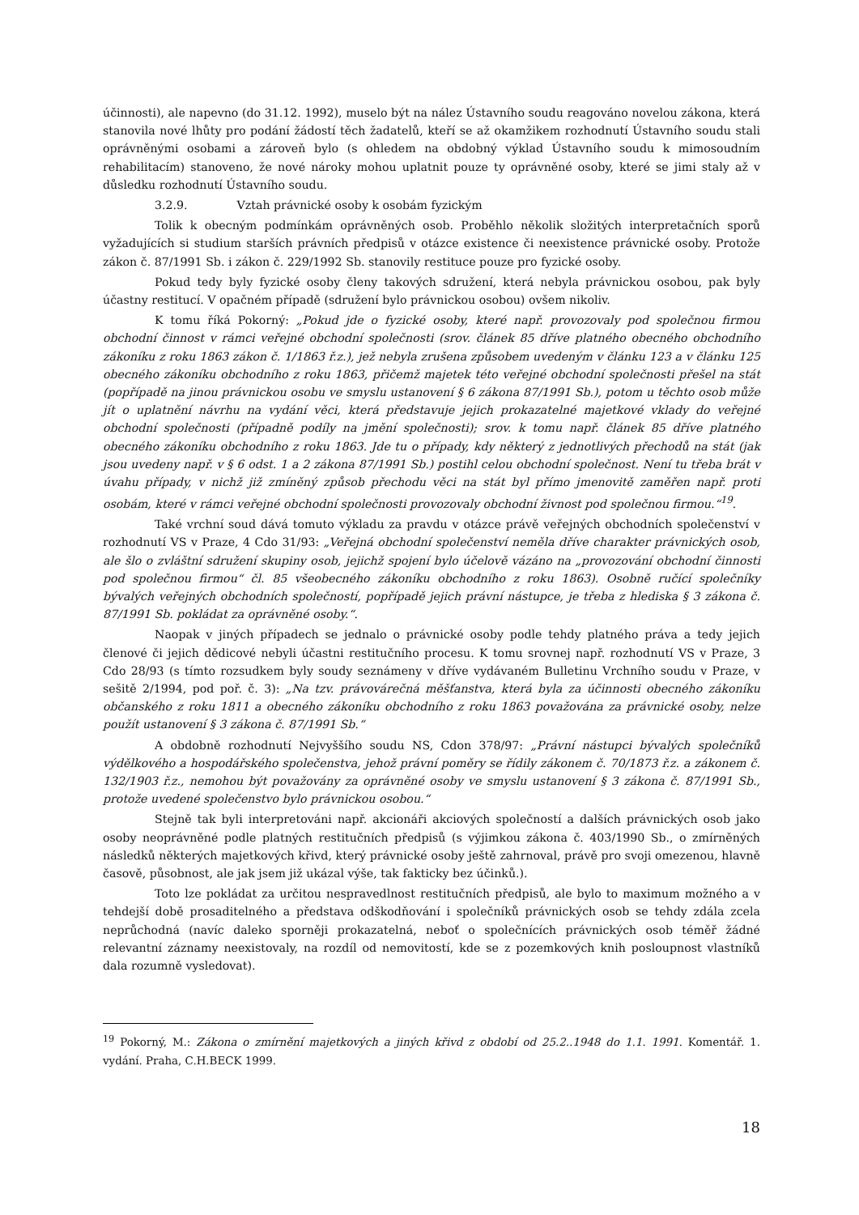účinnosti), ale napevno (do 31.12. 1992), muselo být na nález Ústavního soudu reagováno novelou zákona, která stanovila nové lhůty pro podání žádostí těch žadatelů, kteří se až okamžikem rozhodnutí Ústavního soudu stali oprávněnými osobami a zároveň bylo (s ohledem na obdobný výklad Ústavního soudu k mimosoudním rehabilitacím) stanoveno, že nové nároky mohou uplatnit pouze ty oprávněné osoby, které se jimi staly až v důsledku rozhodnutí Ústavního soudu.
3.2.9. Vztah právnické osoby k osobám fyzickým
Tolik k obecným podmínkám oprávněných osob. Proběhlo několik složitých interpretačních sporů vyžadujících si studium starších právních předpisů v otázce existence či neexistence právnické osoby. Protože zákon č. 87/1991 Sb. i zákon č. 229/1992 Sb. stanovily restituce pouze pro fyzické osoby.
Pokud tedy byly fyzické osoby členy takových sdružení, která nebyla právnickou osobou, pak byly účastny restitucí. V opačném případě (sdružení bylo právnickou osobou) ovšem nikoliv.
K tomu říká Pokorný: „Pokud jde o fyzické osoby, které např. provozovaly pod společnou firmou obchodní činnost v rámci veřejné obchodní společnosti (srov. článek 85 dříve platného obecného obchodního zákoníku z roku 1863 zákon č. 1/1863 ř.z.), jež nebyla zrušena způsobem uvedeným v článku 123 a v článku 125 obecného zákoníku obchodního z roku 1863, přičemž majetek této veřejné obchodní společnosti přešel na stát (popřípadě na jinou právnickou osobu ve smyslu ustanovení § 6 zákona 87/1991 Sb.), potom u těchto osob může jít o uplatnění návrhu na vydání věci, která představuje jejich prokazatelné majetkové vklady do veřejné obchodní společnosti (případně podíly na jmění společnosti); srov. k tomu např. článek 85 dříve platného obecného zákoníku obchodního z roku 1863. Jde tu o případy, kdy některý z jednotlivých přechodů na stát (jak jsou uvedeny např. v § 6 odst. 1 a 2 zákona 87/1991 Sb.) postihl celou obchodní společnost. Není tu třeba brát v úvahu případy, v nichž již zmíněný způsob přechodu věci na stát byl přímo jmenovitě zaměřen např. proti osobám, které v rámci veřejné obchodní společnosti provozovaly obchodní živnost pod společnou firmou.“<sup>19</sup>.
Také vrchní soud dává tomuto výkladu za pravdu v otázce právě veřejných obchodních společenství v rozhodnutí VS v Praze, 4 Cdo 31/93: „Veřejná obchodní společenství neměla dříve charakter právnických osob, ale šlo o zvláštní sdružení skupiny osob, jejichž spojení bylo účelově vázáno na „provozování obchodní činnosti pod společnou firmou“ čl. 85 všeobecného zákoníku obchodního z roku 1863). Osobně ručící společníky bývalých veřejných obchodních společností, popřípadě jejich právní nástupce, je třeba z hlediska § 3 zákona č. 87/1991 Sb. pokládat za oprávněné osoby.“.
Naopak v jiných případech se jednalo o právnické osoby podle tehdy platného práva a tedy jejich členové či jejich dědicové nebyli účastni restitučního procesu. K tomu srovnej např. rozhodnutí VS v Praze, 3 Cdo 28/93 (s tímto rozsudkem byly soudy seznámeny v dříve vydávaném Bulletinu Vrchního soudu v Praze, v sešitě 2/1994, pod poř. č. 3): „Na tzv. právovárečná měšťanstva, která byla za účinnosti obecného zákoníku občanského z roku 1811 a obecného zákoníku obchodního z roku 1863 považována za právnické osoby, nelze použít ustanovení § 3 zákona č. 87/1991 Sb.“
A obdobně rozhodnutí Nejvyššího soudu NS, Cdon 378/97: „Právní nástupci bývalých společníků výdělkového a hospodářského společenstva, jehož právní poměry se řídily zákonem č. 70/1873 ř.z. a zákonem č. 132/1903 ř.z., nemohou být považovány za oprávněné osoby ve smyslu ustanovení § 3 zákona č. 87/1991 Sb., protože uvedené společenstvo bylo právnickou osobou.“
Stejně tak byli interpretováni např. akcionáři akciových společností a dalších právnických osob jako osoby neoprávněné podle platných restitučních předpisů (s výjimkou zákona č. 403/1990 Sb., o zmírněných následků některých majetkových křivd, který právnické osoby ještě zahrnoval, právě pro svoji omezenou, hlavně časově, působnost, ale jak jsem již ukázal výše, tak fakticky bez účinků.).
Toto lze pokládat za určitou nespravedlnost restitučních předpisů, ale bylo to maximum možného a v tehdejší době prosaditelného a představa odškodňování i společníků právnických osob se tehdy zdála zcela neprůchodná (navíc daleko sporněji prokazatelná, neboť o společnících právnických osob téměř žádné relevantní záznamy neexistovaly, na rozdíl od nemovitostí, kde se z pozemkových knih posloupnost vlastníků dala rozumně vysledovat).
<sup>19</sup> Pokorný, M.: Zákona o zmírnění majetkových a jiných křivd z období od 25.2..1948 do 1.1. 1991. Komentář. 1. vydání. Praha, C.H.BECK 1999.
18